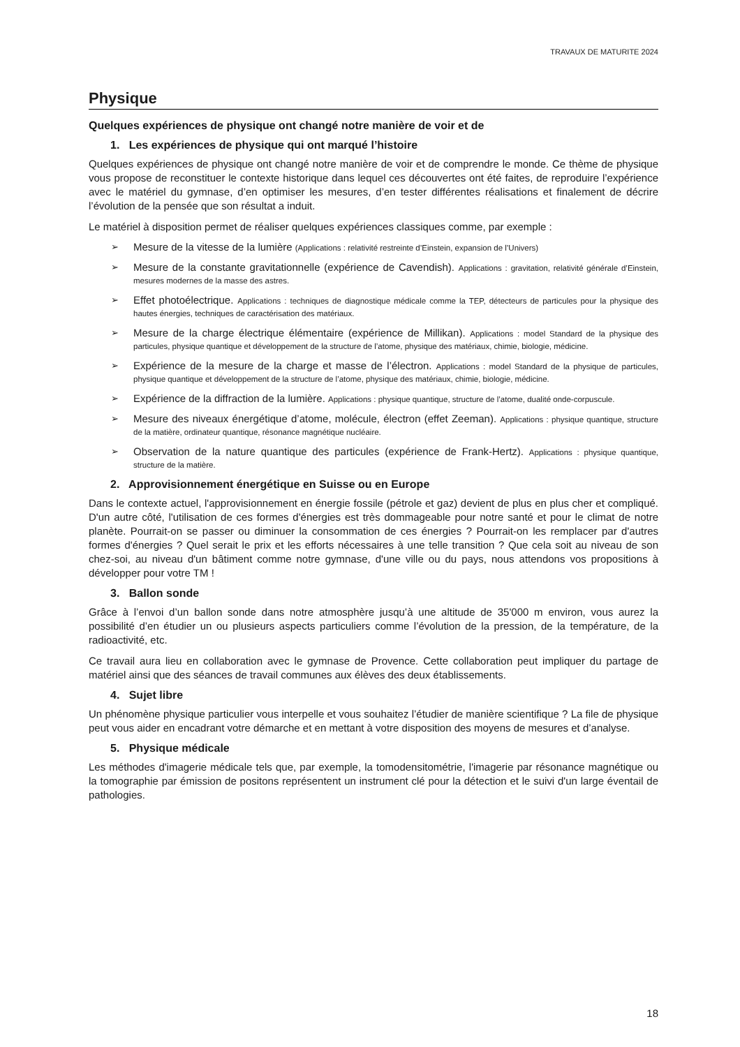TRAVAUX DE MATURITE 2024
Physique
Quelques expériences de physique ont changé notre manière de voir et de
1. Les expériences de physique qui ont marqué l’histoire
Quelques expériences de physique ont changé notre manière de voir et de comprendre le monde. Ce thème de physique vous propose de reconstituer le contexte historique dans lequel ces découvertes ont été faites, de reproduire l’expérience avec le matériel du gymnase, d’en optimiser les mesures, d’en tester différentes réalisations et finalement de décrire l’évolution de la pensée que son résultat a induit.
Le matériel à disposition permet de réaliser quelques expériences classiques comme, par exemple :
➢ Mesure de la vitesse de la lumière (Applications : relativité restreinte d’Einstein, expansion de l’Univers)
➢ Mesure de la constante gravitationnelle (expérience de Cavendish). Applications : gravitation, relativité générale d’Einstein, mesures modernes de la masse des astres.
➢ Effet photoélectrique. Applications : techniques de diagnostique médicale comme la TEP, détecteurs de particules pour la physique des hautes énergies, techniques de caractérisation des matériaux.
➢ Mesure de la charge électrique élémentaire (expérience de Millikan). Applications : model Standard de la physique des particules, physique quantique et développement de la structure de l’atome, physique des matériaux, chimie, biologie, médicine.
➢ Expérience de la mesure de la charge et masse de l’électron. Applications : model Standard de la physique de particules, physique quantique et développement de la structure de l’atome, physique des matériaux, chimie, biologie, médicine.
➢ Expérience de la diffraction de la lumière. Applications : physique quantique, structure de l’atome, dualité onde-corpuscule.
➢ Mesure des niveaux énergétique d’atome, molécule, électron (effet Zeeman). Applications : physique quantique, structure de la matière, ordinateur quantique, résonance magnétique nucléaire.
➢ Observation de la nature quantique des particules (expérience de Frank-Hertz). Applications : physique quantique, structure de la matière.
2. Approvisionnement énergétique en Suisse ou en Europe
Dans le contexte actuel, l'approvisionnement en énergie fossile (pétrole et gaz) devient de plus en plus cher et compliqué. D'un autre côté, l'utilisation de ces formes d'énergies est très dommageable pour notre santé et pour le climat de notre planète. Pourrait-on se passer ou diminuer la consommation de ces énergies ? Pourrait-on les remplacer par d'autres formes d'énergies ? Quel serait le prix et les efforts nécessaires à une telle transition ? Que cela soit au niveau de son chez-soi, au niveau d'un bâtiment comme notre gymnase, d'une ville ou du pays, nous attendons vos propositions à développer pour votre TM !
3. Ballon sonde
Grâce à l’envoi d’un ballon sonde dans notre atmosphère jusqu’à une altitude de 35'000 m environ, vous aurez la possibilité d’en étudier un ou plusieurs aspects particuliers comme l’évolution de la pression, de la température, de la radioactivité, etc.
Ce travail aura lieu en collaboration avec le gymnase de Provence. Cette collaboration peut impliquer du partage de matériel ainsi que des séances de travail communes aux élèves des deux établissements.
4. Sujet libre
Un phénomène physique particulier vous interpelle et vous souhaitez l’étudier de manière scientifique ? La file de physique peut vous aider en encadrant votre démarche et en mettant à votre disposition des moyens de mesures et d’analyse.
5. Physique médicale
Les méthodes d'imagerie médicale tels que, par exemple, la tomodensitométrie, l'imagerie par résonance magnétique ou la tomographie par émission de positons représentent un instrument clé pour la détection et le suivi d'un large éventail de pathologies.
18